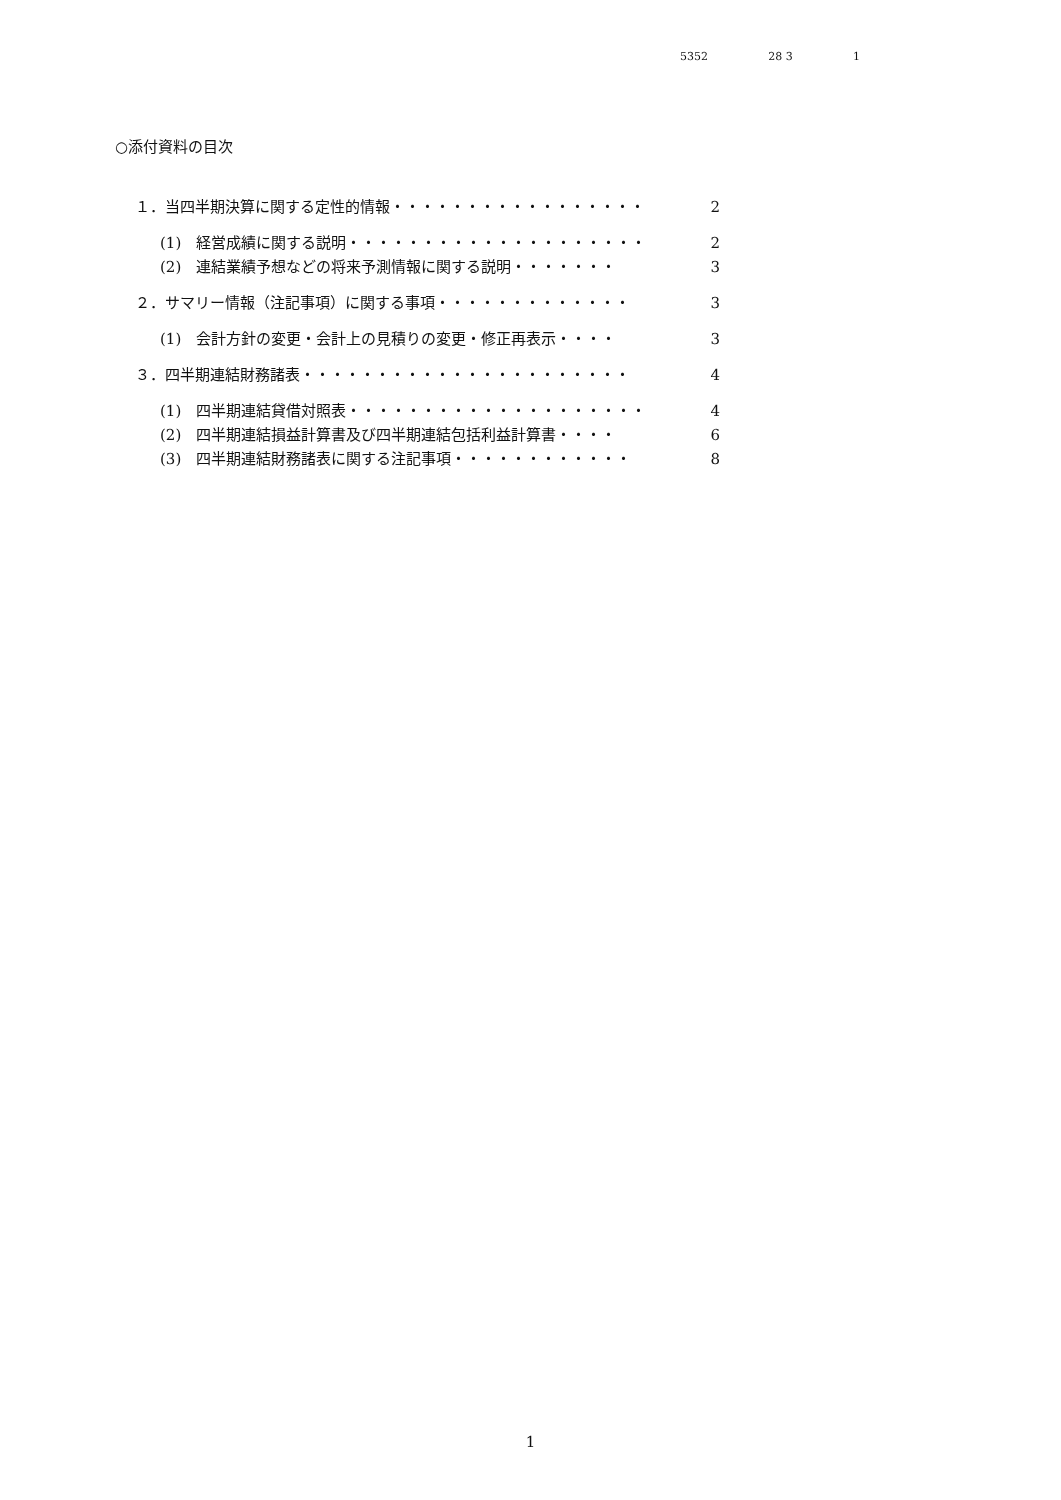5352 28 3 1
○添付資料の目次
１．当四半期決算に関する定性的情報・・・・・・・・・・・・・・・・・ 2
(1)　経営成績に関する説明・・・・・・・・・・・・・・・・・・・・ 2
(2)　連結業績予想などの将来予測情報に関する説明・・・・・・・ 3
２．サマリー情報（注記事項）に関する事項・・・・・・・・・・・・・ 3
(1)　会計方針の変更・会計上の見積りの変更・修正再表示・・・・ 3
３．四半期連結財務諸表・・・・・・・・・・・・・・・・・・・・・・ 4
(1)　四半期連結貸借対照表・・・・・・・・・・・・・・・・・・・・ 4
(2)　四半期連結損益計算書及び四半期連結包括利益計算書・・・・ 6
(3)　四半期連結財務諸表に関する注記事項・・・・・・・・・・・・ 8
1